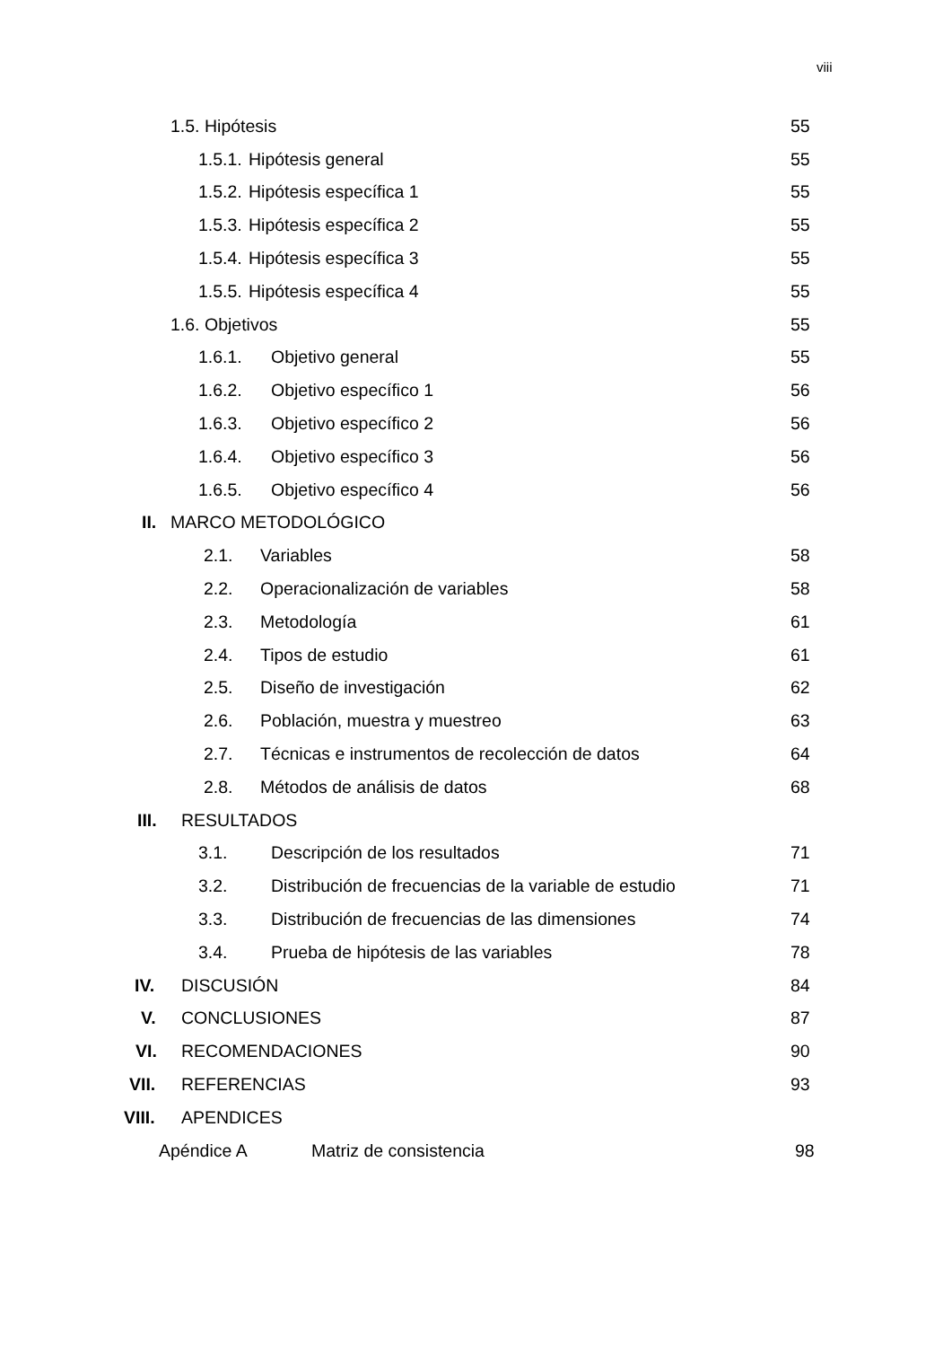viii
1.5. Hipótesis 55
1.5.1. Hipótesis general 55
1.5.2. Hipótesis específica 1 55
1.5.3. Hipótesis específica 2 55
1.5.4. Hipótesis específica 3 55
1.5.5. Hipótesis específica 4 55
1.6. Objetivos 55
1.6.1. Objetivo general 55
1.6.2. Objetivo específico 1 56
1.6.3. Objetivo específico 2 56
1.6.4. Objetivo específico 3 56
1.6.5. Objetivo específico 4 56
II. MARCO METODOLÓGICO
2.1. Variables 58
2.2. Operacionalización de variables 58
2.3. Metodología 61
2.4. Tipos de estudio 61
2.5. Diseño de investigación 62
2.6. Población, muestra y muestreo 63
2.7. Técnicas e instrumentos de recolección de datos 64
2.8. Métodos de análisis de datos 68
III. RESULTADOS
3.1. Descripción de los resultados 71
3.2. Distribución de frecuencias de la variable de estudio 71
3.3. Distribución de frecuencias de las dimensiones 74
3.4. Prueba de hipótesis de las variables 78
IV. DISCUSIÓN 84
V. CONCLUSIONES 87
VI. RECOMENDACIONES 90
VII. REFERENCIAS 93
VIII. APENDICES
Apéndice A Matriz de consistencia 98